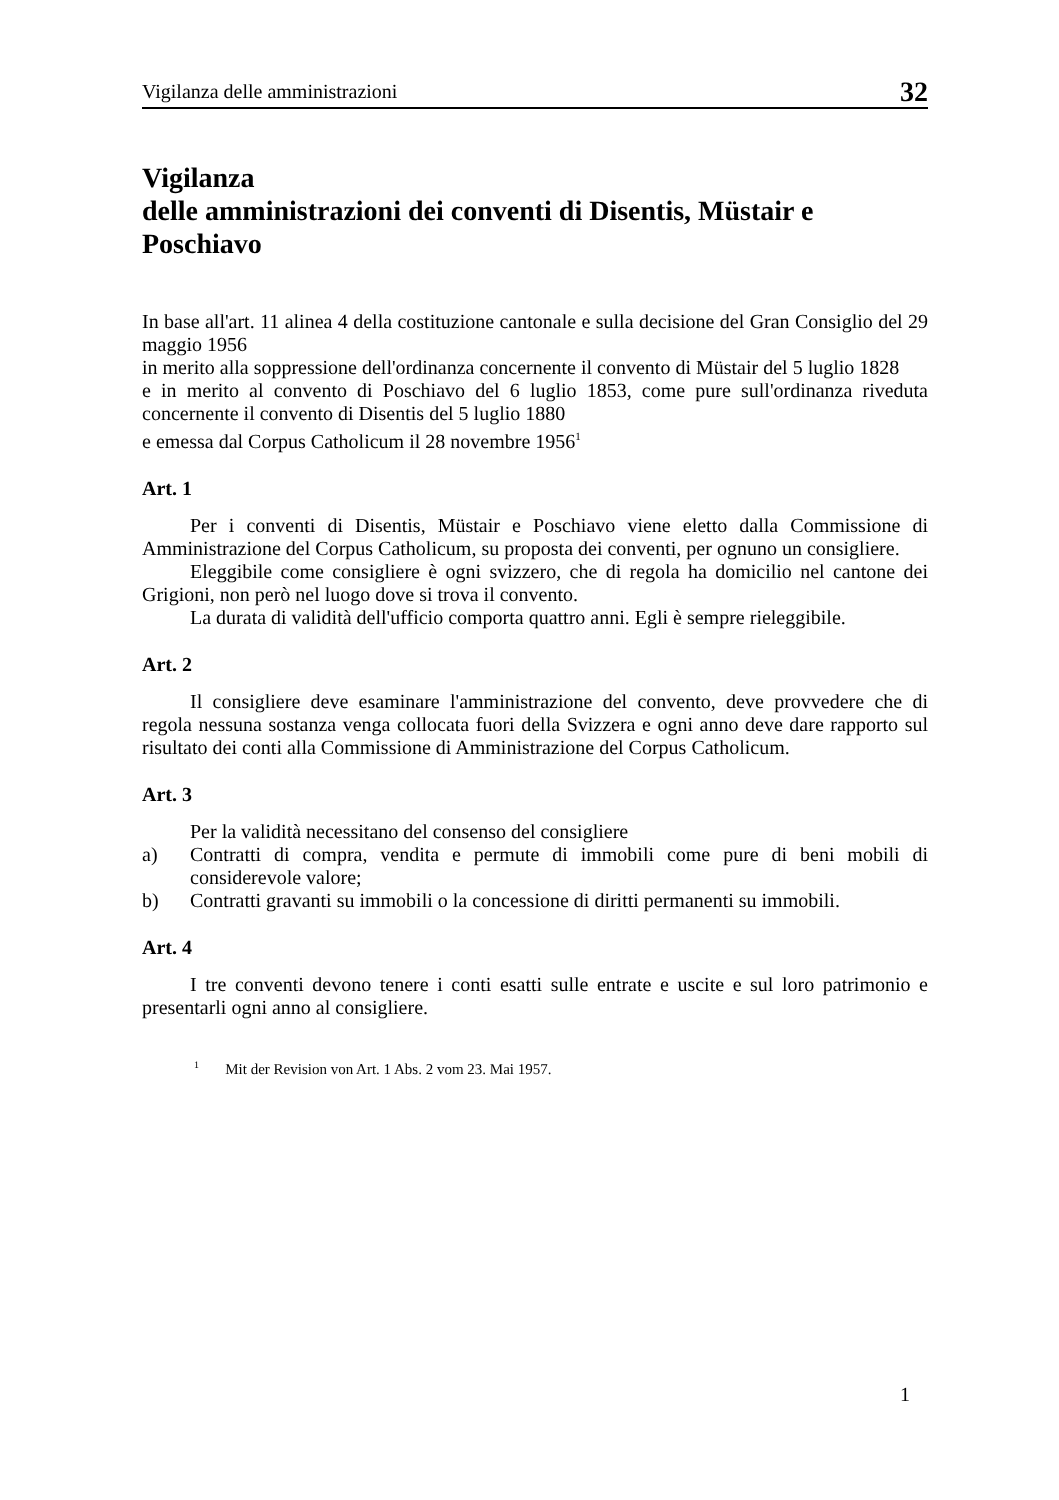Vigilanza delle amministrazioni 32
Vigilanza
delle amministrazioni dei conventi di Disentis, Müstair e Poschiavo
In base all'art. 11 alinea 4 della costituzione cantonale e sulla decisione del Gran Consiglio del 29 maggio 1956
in merito alla soppressione dell'ordinanza concernente il convento di Müstair del 5 luglio 1828
e in merito al convento di Poschiavo del 6 luglio 1853, come pure sull'ordinanza riveduta concernente il convento di Disentis del 5 luglio 1880
e emessa dal Corpus Catholicum il 28 novembre 1956<sup>1</sup>
Art. 1
Per i conventi di Disentis, Müstair e Poschiavo viene eletto dalla Commissione di Amministrazione del Corpus Catholicum, su proposta dei conventi, per ognuno un consigliere.
Eleggibile come consigliere è ogni svizzero, che di regola ha domicilio nel cantone dei Grigioni, non però nel luogo dove si trova il convento.
La durata di validità dell'ufficio comporta quattro anni. Egli è sempre rieleggibile.
Art. 2
Il consigliere deve esaminare l'amministrazione del convento, deve provvedere che di regola nessuna sostanza venga collocata fuori della Svizzera e ogni anno deve dare rapporto sul risultato dei conti alla Commissione di Amministrazione del Corpus Catholicum.
Art. 3
Per la validità necessitano del consenso del consigliere
a) Contratti di compra, vendita e permute di immobili come pure di beni mobili di considerevole valore;
b) Contratti gravanti su immobili o la concessione di diritti permanenti su immobili.
Art. 4
I tre conventi devono tenere i conti esatti sulle entrate e uscite e sul loro patrimonio e presentarli ogni anno al consigliere.
<sup>1</sup> Mit der Revision von Art. 1 Abs. 2 vom 23. Mai 1957.
1